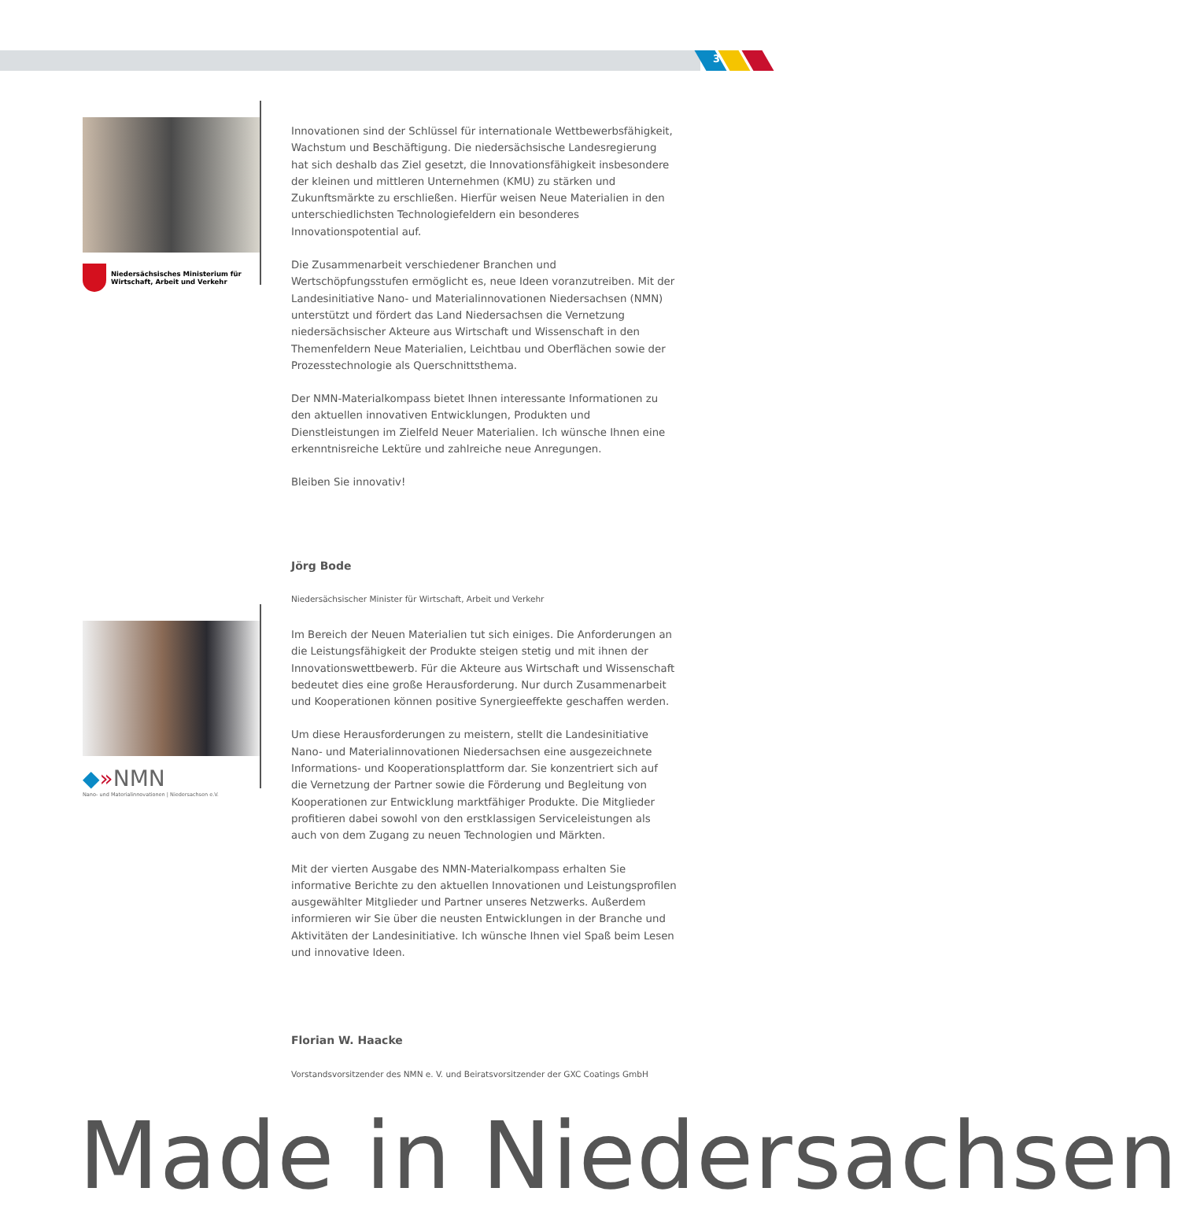3
Niedersächsisches Ministerium für
Wirtschaft, Arbeit und Verkehr
Innovationen sind der Schlüssel für internationale Wettbewerbsfähigkeit, Wachstum und Beschäftigung. Die niedersächsische Landesregierung hat sich deshalb das Ziel gesetzt, die Innovationsfähigkeit insbesondere der kleinen und mittleren Unternehmen (KMU) zu stärken und Zukunftsmärkte zu erschließen. Hierfür weisen Neue Materialien in den unterschiedlichsten Technologiefeldern ein besonderes Innovationspotential auf.
Die Zusammenarbeit verschiedener Branchen und Wertschöpfungsstufen ermöglicht es, neue Ideen voranzutreiben. Mit der Landesinitiative Nano- und Materialinnovationen Niedersachsen (NMN) unterstützt und fördert das Land Niedersachsen die Vernetzung niedersächsischer Akteure aus Wirtschaft und Wissenschaft in den Themenfeldern Neue Materialien, Leichtbau und Oberflächen sowie der Prozesstechnologie als Querschnittsthema.
Der NMN-Materialkompass bietet Ihnen interessante Informationen zu den aktuellen innovativen Entwicklungen, Produkten und Dienstleistungen im Zielfeld Neuer Materialien. Ich wünsche Ihnen eine erkenntnisreiche Lektüre und zahlreiche neue Anregungen.
Bleiben Sie innovativ!
Jörg Bode
Niedersächsischer Minister für Wirtschaft, Arbeit und Verkehr
◆»NMN
Nano- und Materialinnovationen | Niedersachsen e.V.
Im Bereich der Neuen Materialien tut sich einiges. Die Anforderungen an die Leistungsfähigkeit der Produkte steigen stetig und mit ihnen der Innovationswettbewerb. Für die Akteure aus Wirtschaft und Wissenschaft bedeutet dies eine große Herausforderung. Nur durch Zusammenarbeit und Kooperationen können positive Synergieeffekte geschaffen werden.
Um diese Herausforderungen zu meistern, stellt die Landesinitiative Nano- und Materialinnovationen Niedersachsen eine ausgezeichnete Informations- und Kooperationsplattform dar. Sie konzentriert sich auf die Vernetzung der Partner sowie die Förderung und Begleitung von Kooperationen zur Entwicklung marktfähiger Produkte. Die Mitglieder profitieren dabei sowohl von den erstklassigen Serviceleistungen als auch von dem Zugang zu neuen Technologien und Märkten.
Mit der vierten Ausgabe des NMN-Materialkompass erhalten Sie informative Berichte zu den aktuellen Innovationen und Leistungsprofilen ausgewählter Mitglieder und Partner unseres Netzwerks. Außerdem informieren wir Sie über die neusten Entwicklungen in der Branche und Aktivitäten der Landesinitiative. Ich wünsche Ihnen viel Spaß beim Lesen und innovative Ideen.
Florian W. Haacke
Vorstandsvorsitzender des NMN e. V. und Beiratsvorsitzender der GXC Coatings GmbH
Made in Niedersachsen